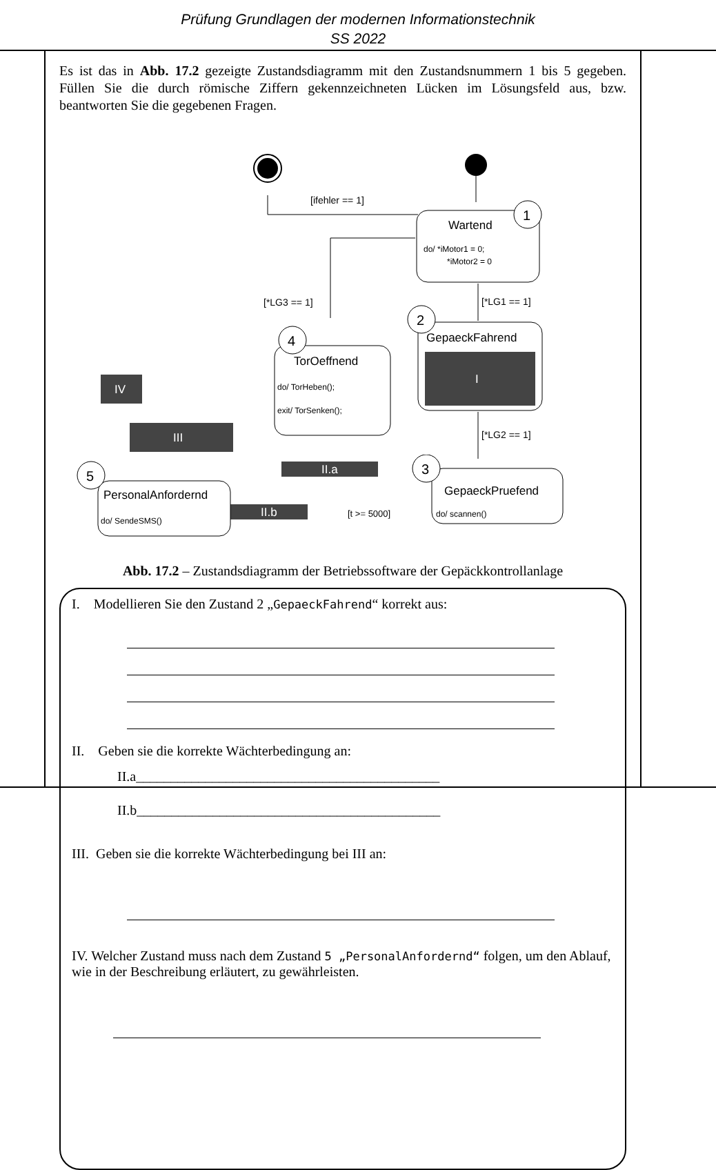Prüfung Grundlagen der modernen Informationstechnik
SS 2022
Es ist das in Abb. 17.2 gezeigte Zustandsdiagramm mit den Zustandsnummern 1 bis 5 gegeben. Füllen Sie die durch römische Ziffern gekennzeichneten Lücken im Lösungsfeld aus, bzw. beantworten Sie die gegebenen Fragen.
[ifehler == 1]
Wartend
do/ *iMotor1 = 0;
*iMotor2 = 0
1
[*LG1 == 1]
GepaeckFahrend
I
2
[*LG2 == 1]
[*LG3 == 1]
TorOeffnend
do/ TorHeben();
exit/ TorSenken();
4
IV
III
II.a
GepaeckPruefend
do/ scannen()
3
[t >= 5000]
II.b
PersonalAnfordernd
do/ SendeSMS()
5
Abb. 17.2 – Zustandsdiagramm der Betriebssoftware der Gepäckkontrollanlage
I. Modellieren Sie den Zustand 2 „GepaeckFahrend“ korrekt aus:
II. Geben sie die korrekte Wächterbedingung an:
II.a____________________________________________
II.b____________________________________________
III. Geben sie die korrekte Wächterbedingung bei III an:
IV. Welcher Zustand muss nach dem Zustand 5 „PersonalAnfordernd“ folgen, um den Ablauf, wie in der Beschreibung erläutert, zu gewährleisten.